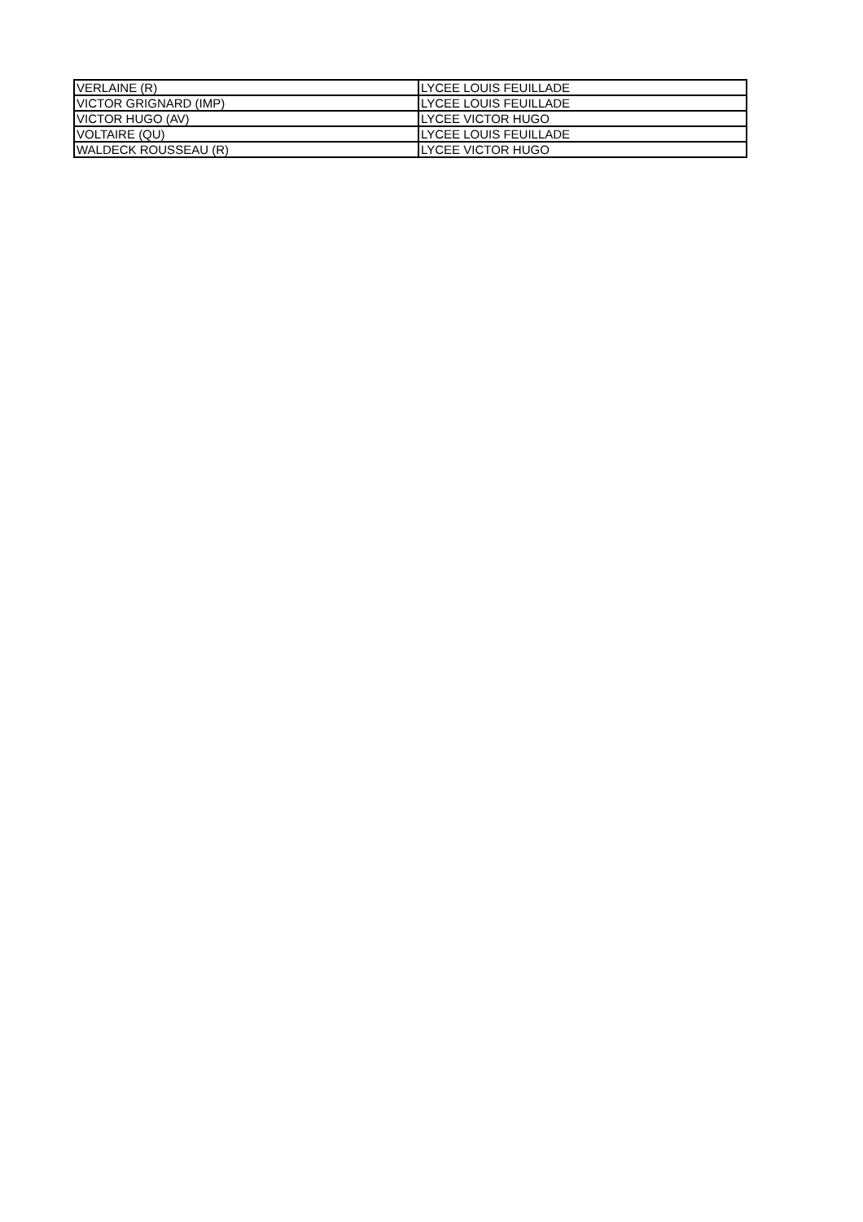| VERLAINE (R) | LYCEE LOUIS FEUILLADE |
| VICTOR GRIGNARD (IMP) | LYCEE LOUIS FEUILLADE |
| VICTOR HUGO (AV) | LYCEE VICTOR HUGO |
| VOLTAIRE (QU) | LYCEE LOUIS FEUILLADE |
| WALDECK ROUSSEAU (R) | LYCEE VICTOR HUGO |